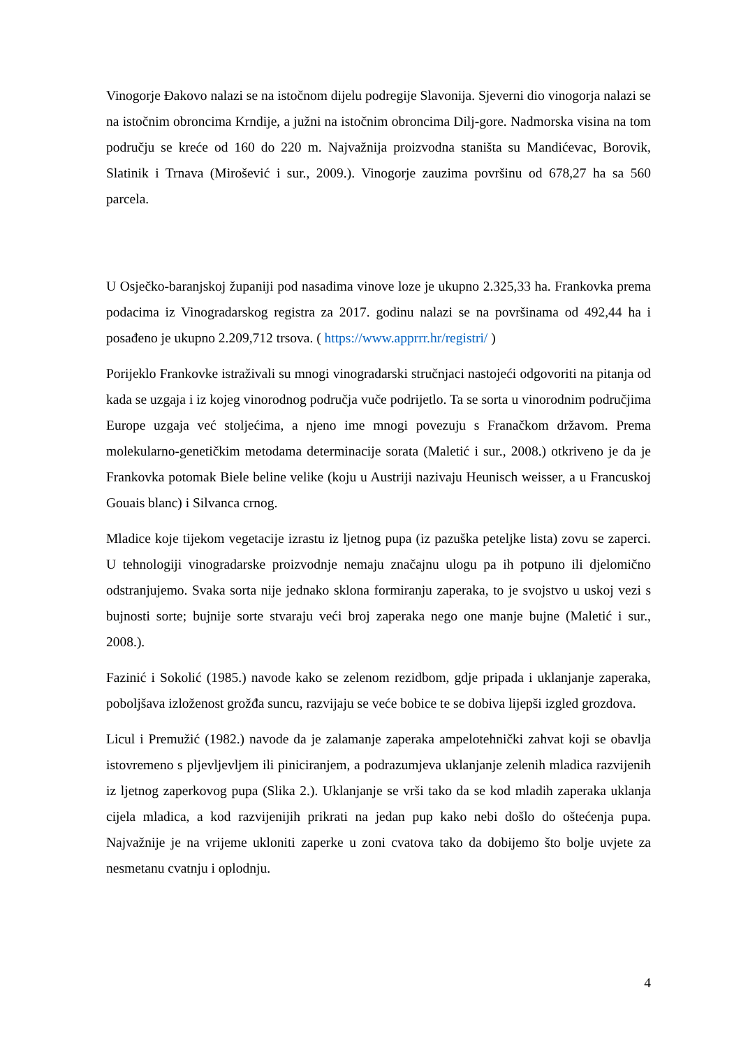Vinogorje Đakovo nalazi se na istočnom dijelu podregije Slavonija. Sjeverni dio vinogorja nalazi se na istočnim obroncima Krndije, a južni na istočnim obroncima Dilj-gore. Nadmorska visina na tom području se kreće od 160 do 220 m. Najvažnija proizvodna staništa su Mandićevac, Borovik, Slatinik i Trnava (Mirošević i sur., 2009.). Vinogorje zauzima površinu od 678,27 ha sa 560 parcela.
U Osječko-baranjskoj županiji pod nasadima vinove loze je ukupno 2.325,33 ha. Frankovka prema podacima iz Vinogradarskog registra za 2017. godinu nalazi se na površinama od 492,44 ha i posađeno je ukupno 2.209,712 trsova. ( https://www.apprrr.hr/registri/ )
Porijeklo Frankovke istraživali su mnogi vinogradarski stručnjaci nastojeći odgovoriti na pitanja od kada se uzgaja i iz kojeg vinorodnog područja vuče podrijetlo. Ta se sorta u vinorodnim područjima Europe uzgaja već stoljećima, a njeno ime mnogi povezuju s Franačkom državom. Prema molekularno-genetičkim metodama determinacije sorata (Maletić i sur., 2008.) otkriveno je da je Frankovka potomak Biele beline velike (koju u Austriji nazivaju Heunisch weisser, a u Francuskoj Gouais blanc) i Silvanca crnog.
Mladice koje tijekom vegetacije izrastu iz ljetnog pupa (iz pazuška peteljke lista) zovu se zaperci. U tehnologiji vinogradarske proizvodnje nemaju značajnu ulogu pa ih potpuno ili djelomično odstranjujemo. Svaka sorta nije jednako sklona formiranju zaperaka, to je svojstvo u uskoj vezi s bujnosti sorte; bujnije sorte stvaraju veći broj zaperaka nego one manje bujne (Maletić i sur., 2008.).
Fazinić i Sokolić (1985.) navode kako se zelenom rezidbom, gdje pripada i uklanjanje zaperaka, poboljšava izloženost grožđa suncu, razvijaju se veće bobice te se dobiva lijepši izgled grozdova.
Licul i Premužić (1982.) navode da je zalamanje zaperaka ampelotehnički zahvat koji se obavlja istovremeno s pljevljevljem ili piniciranjem, a podrazumjeva uklanjanje zelenih mladica razvijenih iz ljetnog zaperkovog pupa (Slika 2.). Uklanjanje se vrši tako da se kod mladih zaperaka uklanja cijela mladica, a kod razvijenijih prikrati na jedan pup kako nebi došlo do oštećenja pupa. Najvažnije je na vrijeme ukloniti zaperke u zoni cvatova tako da dobijemo što bolje uvjete za nesmetanu cvatnju i oplodnju.
4